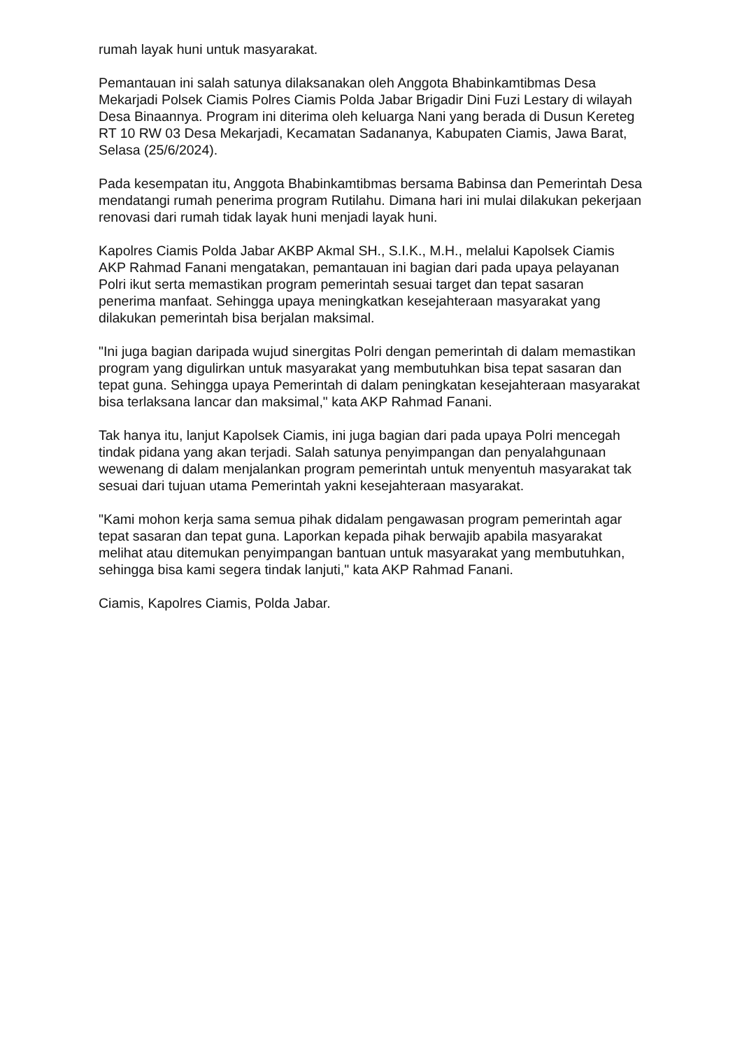rumah layak huni untuk masyarakat.
Pemantauan ini salah satunya dilaksanakan oleh Anggota Bhabinkamtibmas Desa Mekarjadi Polsek Ciamis Polres Ciamis Polda Jabar Brigadir Dini Fuzi Lestary di wilayah Desa Binaannya. Program ini diterima oleh keluarga Nani yang berada di Dusun Kereteg RT 10 RW 03 Desa Mekarjadi, Kecamatan Sadananya, Kabupaten Ciamis, Jawa Barat, Selasa (25/6/2024).
Pada kesempatan itu, Anggota Bhabinkamtibmas bersama Babinsa dan Pemerintah Desa mendatangi rumah penerima program Rutilahu. Dimana hari ini mulai dilakukan pekerjaan renovasi dari rumah tidak layak huni menjadi layak huni.
Kapolres Ciamis Polda Jabar AKBP Akmal SH., S.I.K., M.H., melalui Kapolsek Ciamis AKP Rahmad Fanani mengatakan, pemantauan ini bagian dari pada upaya pelayanan Polri ikut serta memastikan program pemerintah sesuai target dan tepat sasaran penerima manfaat. Sehingga upaya meningkatkan kesejahteraan masyarakat yang dilakukan pemerintah bisa berjalan maksimal.
"Ini juga bagian daripada wujud sinergitas Polri dengan pemerintah di dalam memastikan program yang digulirkan untuk masyarakat yang membutuhkan bisa tepat sasaran dan tepat guna. Sehingga upaya Pemerintah di dalam peningkatan kesejahteraan masyarakat bisa terlaksana lancar dan maksimal," kata AKP Rahmad Fanani.
Tak hanya itu, lanjut Kapolsek Ciamis, ini juga bagian dari pada upaya Polri mencegah tindak pidana yang akan terjadi. Salah satunya penyimpangan dan penyalahgunaan wewenang di dalam menjalankan program pemerintah untuk menyentuh masyarakat tak sesuai dari tujuan utama Pemerintah yakni kesejahteraan masyarakat.
"Kami mohon kerja sama semua pihak didalam pengawasan program pemerintah agar tepat sasaran dan tepat guna. Laporkan kepada pihak berwajib apabila masyarakat melihat atau ditemukan penyimpangan bantuan untuk masyarakat yang membutuhkan, sehingga bisa kami segera tindak lanjuti," kata AKP Rahmad Fanani.
Ciamis, Kapolres Ciamis, Polda Jabar.